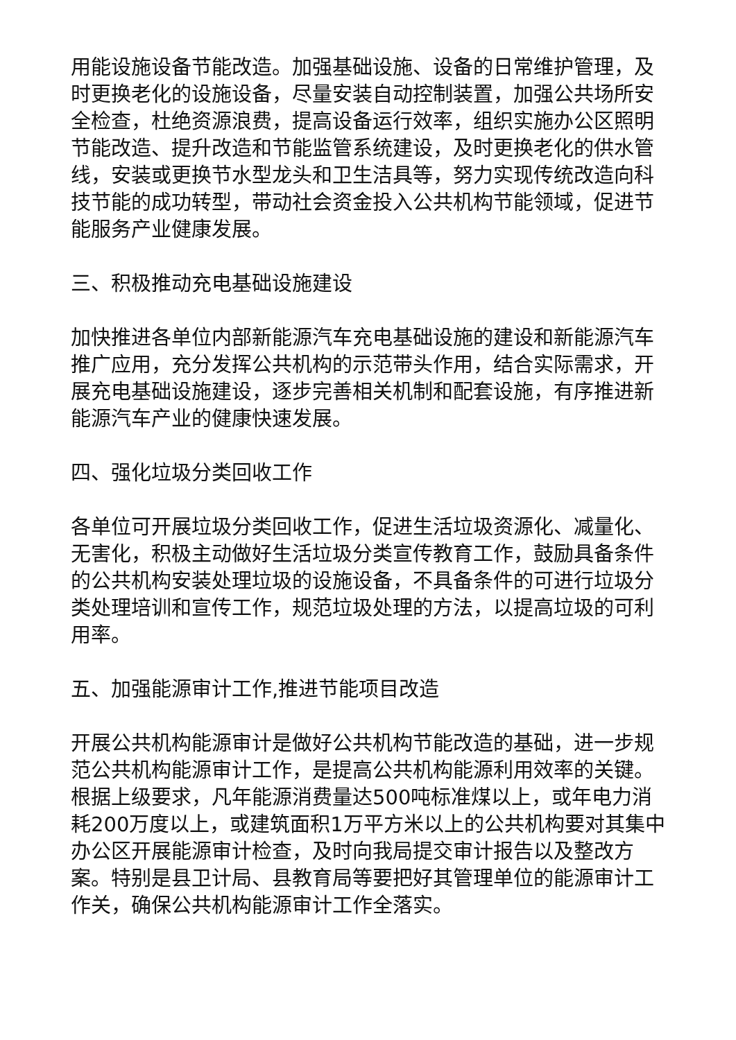用能设施设备节能改造。加强基础设施、设备的日常维护管理，及时更换老化的设施设备，尽量安装自动控制装置，加强公共场所安全检查，杜绝资源浪费，提高设备运行效率，组织实施办公区照明节能改造、提升改造和节能监管系统建设，及时更换老化的供水管线，安装或更换节水型龙头和卫生洁具等，努力实现传统改造向科技节能的成功转型，带动社会资金投入公共机构节能领域，促进节能服务产业健康发展。
三、积极推动充电基础设施建设
加快推进各单位内部新能源汽车充电基础设施的建设和新能源汽车推广应用，充分发挥公共机构的示范带头作用，结合实际需求，开展充电基础设施建设，逐步完善相关机制和配套设施，有序推进新能源汽车产业的健康快速发展。
四、强化垃圾分类回收工作
各单位可开展垃圾分类回收工作，促进生活垃圾资源化、减量化、无害化，积极主动做好生活垃圾分类宣传教育工作，鼓励具备条件的公共机构安装处理垃圾的设施设备，不具备条件的可进行垃圾分类处理培训和宣传工作，规范垃圾处理的方法，以提高垃圾的可利用率。
五、加强能源审计工作,推进节能项目改造
开展公共机构能源审计是做好公共机构节能改造的基础，进一步规范公共机构能源审计工作，是提高公共机构能源利用效率的关键。根据上级要求，凡年能源消费量达500吨标准煤以上，或年电力消耗200万度以上，或建筑面积1万平方米以上的公共机构要对其集中办公区开展能源审计检查，及时向我局提交审计报告以及整改方案。特别是县卫计局、县教育局等要把好其管理单位的能源审计工作关，确保公共机构能源审计工作全落实。